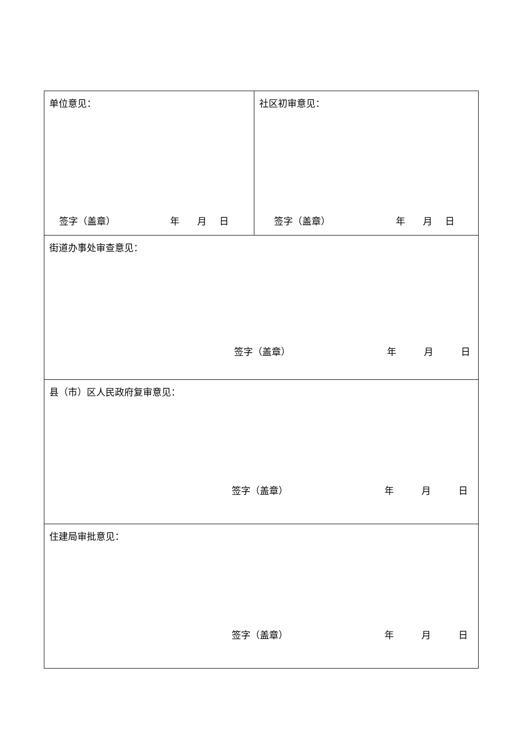| 单位意见： 签字（盖章） 年 月 日 | 社区初审意见： 签字（盖章） 年 月 日 |
| 街道办事处审查意见： 签字（盖章） 年 月 日 | |
| 县（市）区人民政府复审意见： 签字（盖章） 年 月 日 | |
| 住建局审批意见： 签字（盖章） 年 月 日 | |